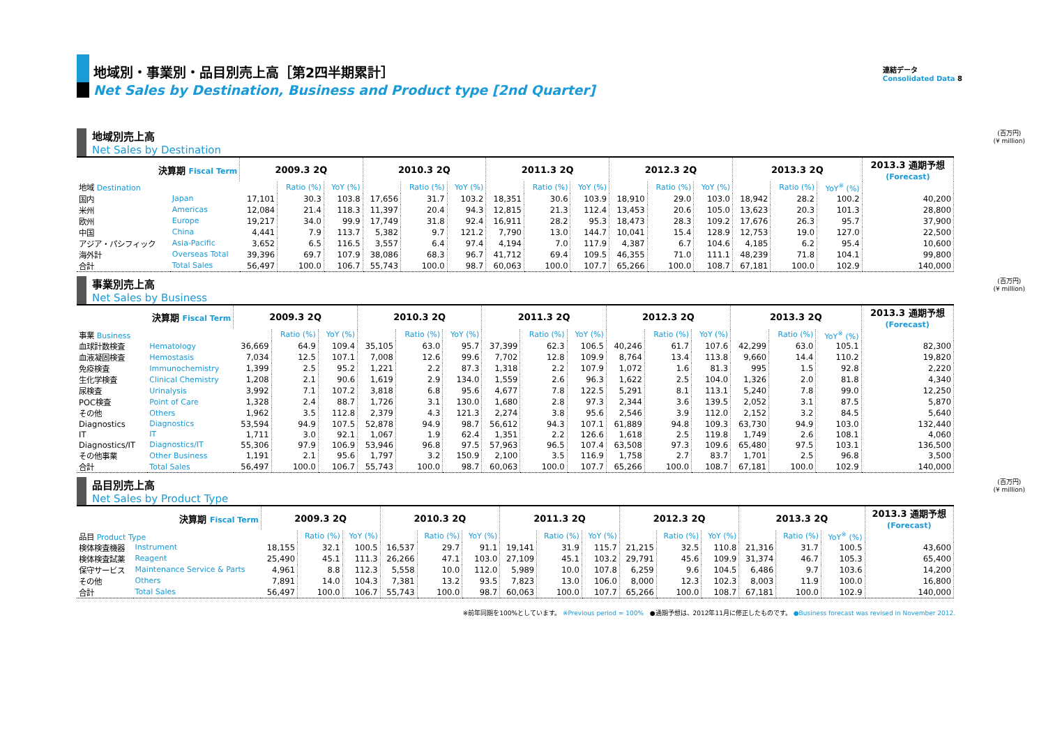連結データ
Consolidated Data 8
地域別・事業別・品目別売上高［第2四半期累計］
Net Sales by Destination, Business and Product type [2nd Quarter]
(百万円)
(¥ million)
地域別売上高
Net Sales by Destination
| 決算期 Fiscal Term | | 2009.3 2Q | | | 2010.3 2Q | | | 2011.3 2Q | | | 2012.3 2Q | | | 2013.3 2Q | | | 2013.3 通期予想 (Forecast) |
| --- | --- | --- | --- | --- | --- | --- | --- | --- | --- | --- | --- | --- | --- | --- | --- | --- | --- |
| 地域 Destination | | | Ratio (%) | YoY (%) | | Ratio (%) | YoY (%) | | Ratio (%) | YoY (%) | | Ratio (%) | YoY (%) | | Ratio (%) | YoY<sup>※</sup> (%) | |
| 国内 | Japan | 17,101 | 30.3 | 103.8 | 17,656 | 31.7 | 103.2 | 18,351 | 30.6 | 103.9 | 18,910 | 29.0 | 103.0 | 18,942 | 28.2 | 100.2 | 40,200 |
| 米州 | Americas | 12,084 | 21.4 | 118.3 | 11,397 | 20.4 | 94.3 | 12,815 | 21.3 | 112.4 | 13,453 | 20.6 | 105.0 | 13,623 | 20.3 | 101.3 | 28,800 |
| 欧州 | Europe | 19,217 | 34.0 | 99.9 | 17,749 | 31.8 | 92.4 | 16,911 | 28.2 | 95.3 | 18,473 | 28.3 | 109.2 | 17,676 | 26.3 | 95.7 | 37,900 |
| 中国 | China | 4,441 | 7.9 | 113.7 | 5,382 | 9.7 | 121.2 | 7,790 | 13.0 | 144.7 | 10,041 | 15.4 | 128.9 | 12,753 | 19.0 | 127.0 | 22,500 |
| アジア・パシフィック | Asia-Pacific | 3,652 | 6.5 | 116.5 | 3,557 | 6.4 | 97.4 | 4,194 | 7.0 | 117.9 | 4,387 | 6.7 | 104.6 | 4,185 | 6.2 | 95.4 | 10,600 |
| 海外計 | Overseas Total | 39,396 | 69.7 | 107.9 | 38,086 | 68.3 | 96.7 | 41,712 | 69.4 | 109.5 | 46,355 | 71.0 | 111.1 | 48,239 | 71.8 | 104.1 | 99,800 |
| 合計 | Total Sales | 56,497 | 100.0 | 106.7 | 55,743 | 100.0 | 98.7 | 60,063 | 100.0 | 107.7 | 65,266 | 100.0 | 108.7 | 67,181 | 100.0 | 102.9 | 140,000 |
(百万円)
(¥ million)
事業別売上高
Net Sales by Business
| 決算期 Fiscal Term | | 2009.3 2Q | | | 2010.3 2Q | | | 2011.3 2Q | | | 2012.3 2Q | | | 2013.3 2Q | | | 2013.3 通期予想 (Forecast) |
| --- | --- | --- | --- | --- | --- | --- | --- | --- | --- | --- | --- | --- | --- | --- | --- | --- | --- |
| 事業 Business | | | Ratio (%) | YoY (%) | | Ratio (%) | YoY (%) | | Ratio (%) | YoY (%) | | Ratio (%) | YoY (%) | | Ratio (%) | YoY<sup>※</sup> (%) | |
| 血球計数検査 | Hematology | 36,669 | 64.9 | 109.4 | 35,105 | 63.0 | 95.7 | 37,399 | 62.3 | 106.5 | 40,246 | 61.7 | 107.6 | 42,299 | 63.0 | 105.1 | 82,300 |
| 血液凝固検査 | Hemostasis | 7,034 | 12.5 | 107.1 | 7,008 | 12.6 | 99.6 | 7,702 | 12.8 | 109.9 | 8,764 | 13.4 | 113.8 | 9,660 | 14.4 | 110.2 | 19,820 |
| 免疫検査 | Immunochemistry | 1,399 | 2.5 | 95.2 | 1,221 | 2.2 | 87.3 | 1,318 | 2.2 | 107.9 | 1,072 | 1.6 | 81.3 | 995 | 1.5 | 92.8 | 2,220 |
| 生化学検査 | Clinical Chemistry | 1,208 | 2.1 | 90.6 | 1,619 | 2.9 | 134.0 | 1,559 | 2.6 | 96.3 | 1,622 | 2.5 | 104.0 | 1,326 | 2.0 | 81.8 | 4,340 |
| 尿検査 | Urinalysis | 3,992 | 7.1 | 107.2 | 3,818 | 6.8 | 95.6 | 4,677 | 7.8 | 122.5 | 5,291 | 8.1 | 113.1 | 5,240 | 7.8 | 99.0 | 12,250 |
| POC検査 | Point of Care | 1,328 | 2.4 | 88.7 | 1,726 | 3.1 | 130.0 | 1,680 | 2.8 | 97.3 | 2,344 | 3.6 | 139.5 | 2,052 | 3.1 | 87.5 | 5,870 |
| その他 | Others | 1,962 | 3.5 | 112.8 | 2,379 | 4.3 | 121.3 | 2,274 | 3.8 | 95.6 | 2,546 | 3.9 | 112.0 | 2,152 | 3.2 | 84.5 | 5,640 |
| Diagnostics | Diagnostics | 53,594 | 94.9 | 107.5 | 52,878 | 94.9 | 98.7 | 56,612 | 94.3 | 107.1 | 61,889 | 94.8 | 109.3 | 63,730 | 94.9 | 103.0 | 132,440 |
| IT | IT | 1,711 | 3.0 | 92.1 | 1,067 | 1.9 | 62.4 | 1,351 | 2.2 | 126.6 | 1,618 | 2.5 | 119.8 | 1,749 | 2.6 | 108.1 | 4,060 |
| Diagnostics/IT | Diagnostics/IT | 55,306 | 97.9 | 106.9 | 53,946 | 96.8 | 97.5 | 57,963 | 96.5 | 107.4 | 63,508 | 97.3 | 109.6 | 65,480 | 97.5 | 103.1 | 136,500 |
| その他事業 | Other Business | 1,191 | 2.1 | 95.6 | 1,797 | 3.2 | 150.9 | 2,100 | 3.5 | 116.9 | 1,758 | 2.7 | 83.7 | 1,701 | 2.5 | 96.8 | 3,500 |
| 合計 | Total Sales | 56,497 | 100.0 | 106.7 | 55,743 | 100.0 | 98.7 | 60,063 | 100.0 | 107.7 | 65,266 | 100.0 | 108.7 | 67,181 | 100.0 | 102.9 | 140,000 |
(百万円)
(¥ million)
品目別売上高
Net Sales by Product Type
| 決算期 Fiscal Term | | 2009.3 2Q | | | 2010.3 2Q | | | 2011.3 2Q | | | 2012.3 2Q | | | 2013.3 2Q | | | 2013.3 通期予想 (Forecast) |
| --- | --- | --- | --- | --- | --- | --- | --- | --- | --- | --- | --- | --- | --- | --- | --- | --- | --- |
| 品目 Product Type | | | Ratio (%) | YoY (%) | | Ratio (%) | YoY (%) | | Ratio (%) | YoY (%) | | Ratio (%) | YoY (%) | | Ratio (%) | YoY<sup>※</sup> (%) | |
| 検体検査機器 | Instrument | 18,155 | 32.1 | 100.5 | 16,537 | 29.7 | 91.1 | 19,141 | 31.9 | 115.7 | 21,215 | 32.5 | 110.8 | 21,316 | 31.7 | 100.5 | 43,600 |
| 検体検査試薬 | Reagent | 25,490 | 45.1 | 111.3 | 26,266 | 47.1 | 103.0 | 27,109 | 45.1 | 103.2 | 29,791 | 45.6 | 109.9 | 31,374 | 46.7 | 105.3 | 65,400 |
| 保守サービス | Maintenance Service & Parts | 4,961 | 8.8 | 112.3 | 5,558 | 10.0 | 112.0 | 5,989 | 10.0 | 107.8 | 6,259 | 9.6 | 104.5 | 6,486 | 9.7 | 103.6 | 14,200 |
| その他 | Others | 7,891 | 14.0 | 104.3 | 7,381 | 13.2 | 93.5 | 7,823 | 13.0 | 106.0 | 8,000 | 12.3 | 102.3 | 8,003 | 11.9 | 100.0 | 16,800 |
| 合計 | Total Sales | 56,497 | 100.0 | 106.7 | 55,743 | 100.0 | 98.7 | 60,063 | 100.0 | 107.7 | 65,266 | 100.0 | 108.7 | 67,181 | 100.0 | 102.9 | 140,000 |
※前年同期を100%としています。 ※Previous period = 100% ●通期予想は、2012年11月に修正したものです。 ●Business forecast was revised in November 2012.